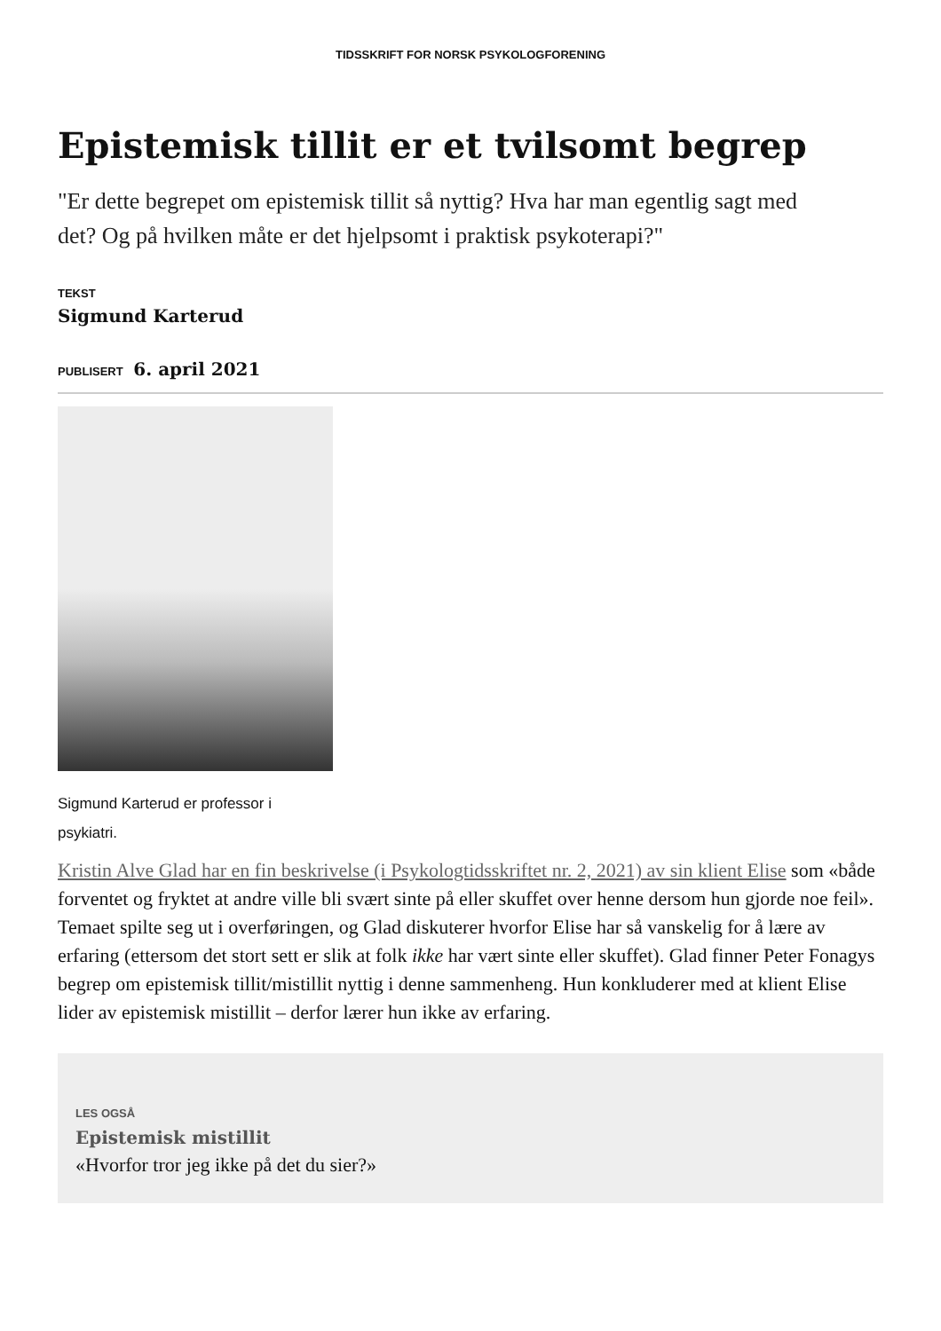TIDSSKRIFT FOR NORSK PSYKOLOGFORENING
Epistemisk tillit er et tvilsomt begrep
"Er dette begrepet om epistemisk tillit så nyttig? Hva har man egentlig sagt med det? Og på hvilken måte er det hjelpsomt i praktisk psykoterapi?"
TEKST
Sigmund Karterud
PUBLISERT 6. april 2021
Sigmund Karterud er professor i psykiatri.
Kristin Alve Glad har en fin beskrivelse (i Psykologtidsskriftet nr. 2, 2021) av sin klient Elise som «både forventet og fryktet at andre ville bli svært sinte på eller skuffet over henne dersom hun gjorde noe feil». Temaet spilte seg ut i overføringen, og Glad diskuterer hvorfor Elise har så vanskelig for å lære av erfaring (ettersom det stort sett er slik at folk ikke har vært sinte eller skuffet). Glad finner Peter Fonagys begrep om epistemisk tillit/mistillit nyttig i denne sammenheng. Hun konkluderer med at klient Elise lider av epistemisk mistillit – derfor lærer hun ikke av erfaring.
LES OGSÅ
Epistemisk mistillit
«Hvorfor tror jeg ikke på det du sier?»